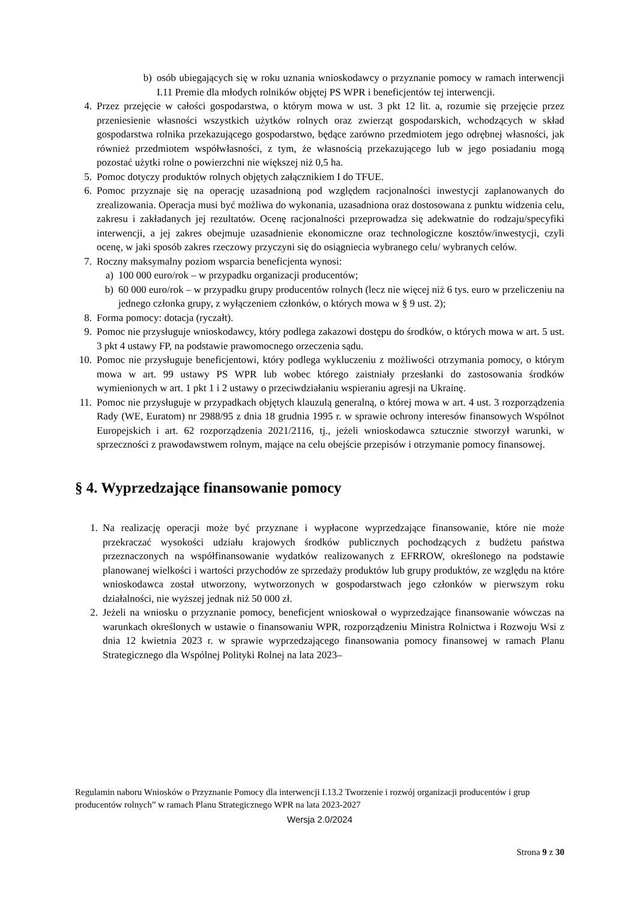b) osób ubiegających się w roku uznania wnioskodawcy o przyznanie pomocy w ramach interwencji I.11 Premie dla młodych rolników objętej PS WPR i beneficjentów tej interwencji.
4. Przez przejęcie w całości gospodarstwa, o którym mowa w ust. 3 pkt 12 lit. a, rozumie się przejęcie przez przeniesienie własności wszystkich użytków rolnych oraz zwierząt gospodarskich, wchodzących w skład gospodarstwa rolnika przekazującego gospodarstwo, będące zarówno przedmiotem jego odrębnej własności, jak również przedmiotem współwłasności, z tym, że własnością przekazującego lub w jego posiadaniu mogą pozostać użytki rolne o powierzchni nie większej niż 0,5 ha.
5. Pomoc dotyczy produktów rolnych objętych załącznikiem I do TFUE.
6. Pomoc przyznaje się na operację uzasadnioną pod względem racjonalności inwestycji zaplanowanych do zrealizowania. Operacja musi być możliwa do wykonania, uzasadniona oraz dostosowana z punktu widzenia celu, zakresu i zakładanych jej rezultatów. Ocenę racjonalności przeprowadza się adekwatnie do rodzaju/specyfiki interwencji, a jej zakres obejmuje uzasadnienie ekonomiczne oraz technologiczne kosztów/inwestycji, czyli ocenę, w jaki sposób zakres rzeczowy przyczyni się do osiągniecia wybranego celu/ wybranych celów.
7. Roczny maksymalny poziom wsparcia beneficjenta wynosi:
a) 100 000 euro/rok – w przypadku organizacji producentów;
b) 60 000 euro/rok – w przypadku grupy producentów rolnych (lecz nie więcej niż 6 tys. euro w przeliczeniu na jednego członka grupy, z wyłączeniem członków, o których mowa w § 9 ust. 2);
8. Forma pomocy: dotacja (ryczałt).
9. Pomoc nie przysługuje wnioskodawcy, który podlega zakazowi dostępu do środków, o których mowa w art. 5 ust. 3 pkt 4 ustawy FP, na podstawie prawomocnego orzeczenia sądu.
10. Pomoc nie przysługuje beneficjentowi, który podlega wykluczeniu z możliwości otrzymania pomocy, o którym mowa w art. 99 ustawy PS WPR lub wobec którego zaistniały przesłanki do zastosowania środków wymienionych w art. 1 pkt 1 i 2 ustawy o przeciwdziałaniu wspieraniu agresji na Ukrainę.
11. Pomoc nie przysługuje w przypadkach objętych klauzulą generalną, o której mowa w art. 4 ust. 3 rozporządzenia Rady (WE, Euratom) nr 2988/95 z dnia 18 grudnia 1995 r. w sprawie ochrony interesów finansowych Wspólnot Europejskich i art. 62 rozporządzenia 2021/2116, tj., jeżeli wnioskodawca sztucznie stworzył warunki, w sprzeczności z prawodawstwem rolnym, mające na celu obejście przepisów i otrzymanie pomocy finansowej.
§ 4. Wyprzedzające finansowanie pomocy
1. Na realizację operacji może być przyznane i wypłacone wyprzedzające finansowanie, które nie może przekraczać wysokości udziału krajowych środków publicznych pochodzących z budżetu państwa przeznaczonych na współfinansowanie wydatków realizowanych z EFRROW, określonego na podstawie planowanej wielkości i wartości przychodów ze sprzedaży produktów lub grupy produktów, ze względu na które wnioskodawca został utworzony, wytworzonych w gospodarstwach jego członków w pierwszym roku działalności, nie wyższej jednak niż 50 000 zł.
2. Jeżeli na wniosku o przyznanie pomocy, beneficjent wnioskował o wyprzedzające finansowanie wówczas na warunkach określonych w ustawie o finansowaniu WPR, rozporządzeniu Ministra Rolnictwa i Rozwoju Wsi z dnia 12 kwietnia 2023 r. w sprawie wyprzedzającego finansowania pomocy finansowej w ramach Planu Strategicznego dla Wspólnej Polityki Rolnej na lata 2023–
Regulamin naboru Wniosków o Przyznanie Pomocy dla interwencji I.13.2 Tworzenie i rozwój organizacji producentów i grup producentów rolnych” w ramach Planu Strategicznego WPR na lata 2023-2027
Wersja 2.0/2024
Strona 9 z 30